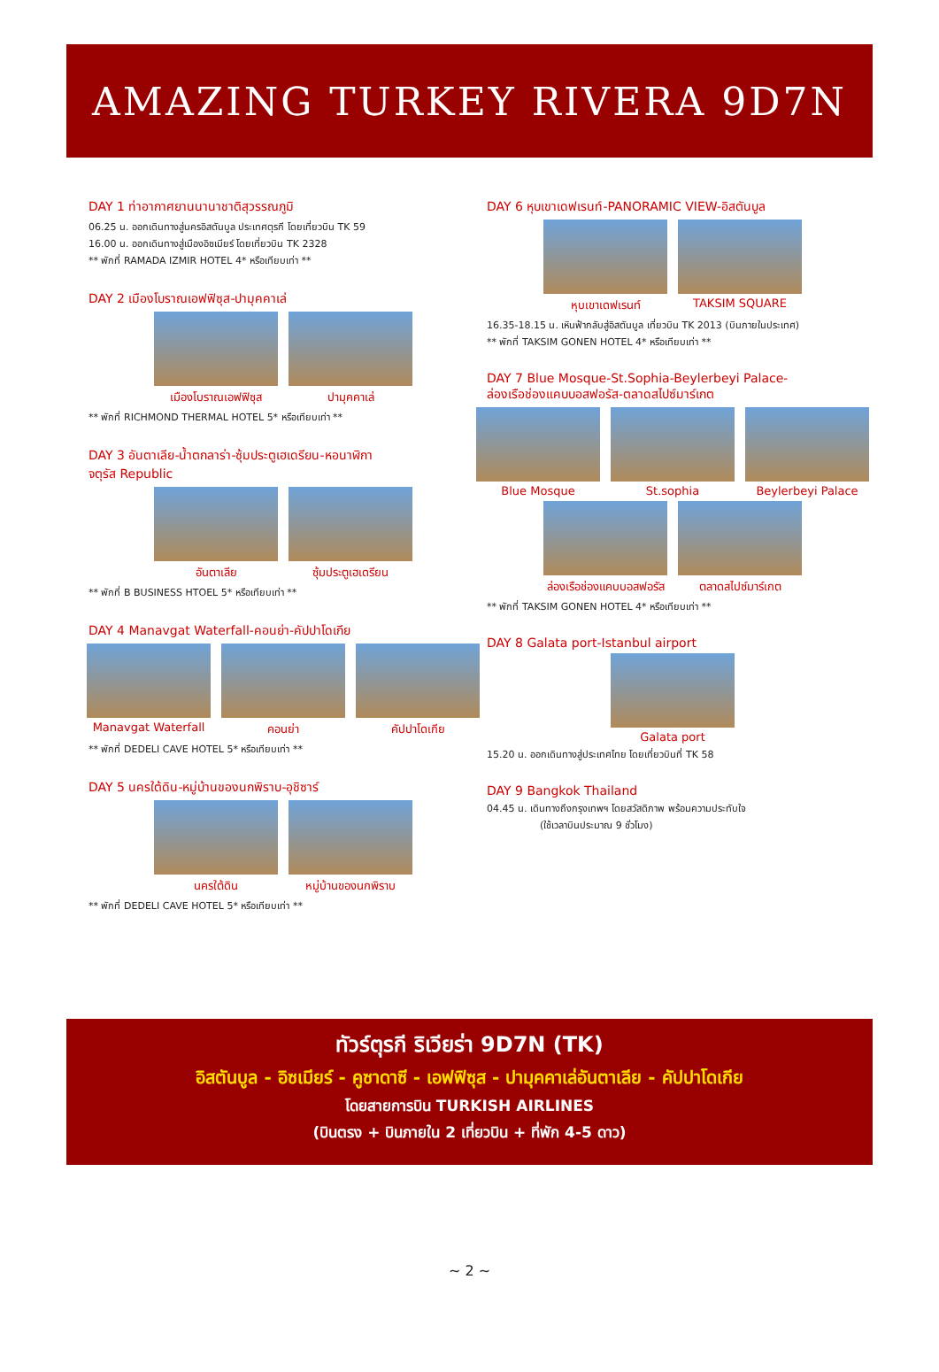AMAZING TURKEY RIVERA 9D7N
DAY 1 ท่าอากาศยานนานาชาติสุวรรณภูมิ
06.25 น. ออกเดินทางสู่นครอิสตันบูล ประเทศตุรกี โดยเที่ยวบิน TK 59
16.00 น. ออกเดินทางสู่เมืองอิซเมียร์ โดยเที่ยวบิน TK 2328
** พักที่ RAMADA IZMIR HOTEL 4* หรือเทียบเท่า **
DAY 2 เมืองโบราณเอฟฟิซุส-ปามุคคาเล่
เมืองโบราณเอฟฟิซุส ปามุคคาเล่
** พักที่ RICHMOND THERMAL HOTEL 5* หรือเทียบเท่า **
DAY 3 อันตาเลีย-น้ำตกลาร่า-ซุ้มประตูเฮเดรียน-หอนาฬิกา
จตุรัส Republic
อันตาเลีย ซุ้มประตูเฮเดรียน
** พักที่ B BUSINESS HTOEL 5* หรือเทียบเท่า **
DAY 4 Manavgat Waterfall-คอนย่า-คัปปาโดเกีย
Manavgat Waterfall คอนย่า คัปปาโดเกีย
** พักที่ DEDELI CAVE HOTEL 5* หรือเทียบเท่า **
DAY 5 นครใต้ดิน-หมู่บ้านของนกพิราบ-อุชิซาร์
นครใต้ดิน หมู่บ้านของนกพิราบ
** พักที่ DEDELI CAVE HOTEL 5* หรือเทียบเท่า **
DAY 6 หุบเขาเดฟเรนท์-PANORAMIC VIEW-อิสตันบูล
หุบเขาเดฟเรนท์ TAKSIM SQUARE
16.35-18.15 น. เหินฟ้ากลับสู่อิสตันบูล เที่ยวบิน TK 2013 (บินภายในประเทศ)
** พักที่ TAKSIM GONEN HOTEL 4* หรือเทียบเท่า **
DAY 7 Blue Mosque-St.Sophia-Beylerbeyi Palace-
ล่องเรือช่องแคบบอสฟอรัส-ตลาดสไปซ์มาร์เกต
Blue Mosque St.sophia Beylerbeyi Palace
ล่องเรือช่องแคบบอสฟอรัส ตลาดสไปซ์มาร์เกต
** พักที่ TAKSIM GONEN HOTEL 4* หรือเทียบเท่า **
DAY 8 Galata port-Istanbul airport
Galata port
15.20 น. ออกเดินทางสู่ประเทศไทย โดยเที่ยวบินที่ TK 58
DAY 9 Bangkok Thailand
04.45 น. เดินทางถึงกรุงเทพฯ โดยสวัสดิภาพ พร้อมความประทับใจ
(ใช้เวลาบินประมาณ 9 ชั่วโมง)
ทัวร์ตุรกี ริเวียร่า 9D7N (TK)
อิสตันบูล - อิซเมียร์ - คูซาดาซี - เอฟฟิซุส - ปามุคคาเล่อันตาเลีย - คัปปาโดเกีย
โดยสายการบิน TURKISH AIRLINES
(บินตรง + บินภายใน 2 เที่ยวบิน + ที่พัก 4-5 ดาว)
~ 2 ~